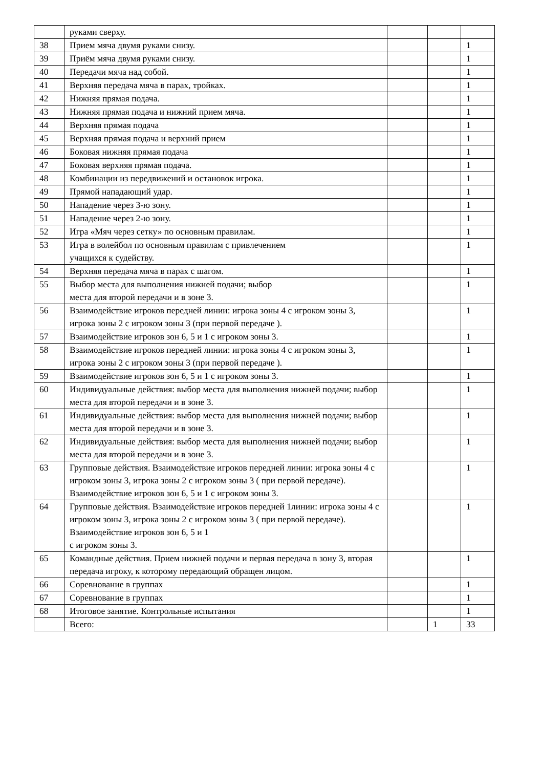| | руками сверху. | | | |
| 38 | Прием мяча двумя руками снизу. | | | 1 |
| 39 | Приём мяча двумя руками снизу. | | | 1 |
| 40 | Передачи мяча над собой. | | | 1 |
| 41 | Верхняя передача мяча в парах, тройках. | | | 1 |
| 42 | Нижняя прямая подача. | | | 1 |
| 43 | Нижняя прямая подача и нижний прием мяча. | | | 1 |
| 44 | Верхняя прямая подача | | | 1 |
| 45 | Верхняя прямая подача и верхний прием | | | 1 |
| 46 | Боковая нижняя прямая подача | | | 1 |
| 47 | Боковая верхняя прямая подача. | | | 1 |
| 48 | Комбинации из передвижений и остановок игрока. | | | 1 |
| 49 | Прямой нападающий удар. | | | 1 |
| 50 | Нападение через 3-ю зону. | | | 1 |
| 51 | Нападение через 2-ю зону. | | | 1 |
| 52 | Игра «Мяч через сетку» по основным правилам. | | | 1 |
| 53 | Игра в волейбол по основным правилам с привлечением учащихся к судейству. | | | 1 |
| 54 | Верхняя передача мяча в парах с шагом. | | | 1 |
| 55 | Выбор места для выполнения нижней подачи; выбор места для второй передачи и в зоне 3. | | | 1 |
| 56 | Взаимодействие игроков передней линии: игрока зоны 4 с игроком зоны 3, игрока зоны 2 с игроком зоны 3 (при первой передаче ). | | | 1 |
| 57 | Взаимодействие игроков зон 6, 5 и 1 с игроком зоны 3. | | | 1 |
| 58 | Взаимодействие игроков передней линии: игрока зоны 4 с игроком зоны 3, игрока зоны 2 с игроком зоны 3 (при первой передаче ). | | | 1 |
| 59 | Взаимодействие игроков зон 6, 5 и 1 с игроком зоны 3. | | | 1 |
| 60 | Индивидуальные действия: выбор места для выполнения нижней подачи; выбор места для второй передачи и в зоне 3. | | | 1 |
| 61 | Индивидуальные действия: выбор места для выполнения нижней подачи; выбор места для второй передачи и в зоне 3. | | | 1 |
| 62 | Индивидуальные действия: выбор места для выполнения нижней подачи; выбор места для второй передачи и в зоне 3. | | | 1 |
| 63 | Групповые действия. Взаимодействие игроков передней линии: игрока зоны 4 с игроком зоны 3, игрока зоны 2 с игроком зоны 3 ( при первой передаче). Взаимодействие игроков зон 6, 5 и 1 с игроком зоны 3. | | | 1 |
| 64 | Групповые действия. Взаимодействие игроков передней 1линии: игрока зоны 4 с игроком зоны 3, игрока зоны 2 с игроком зоны 3 ( при первой передаче). Взаимодействие игроков зон 6, 5 и 1 с игроком зоны 3. | | | 1 |
| 65 | Командные действия. Прием нижней подачи и первая передача в зону 3, вторая передача игроку, к которому передающий обращен лицом. | | | 1 |
| 66 | Соревнование в группах | | | 1 |
| 67 | Соревнование в группах | | | 1 |
| 68 | Итоговое занятие. Контрольные испытания | | | 1 |
| | Всего: | | 1 | 33 |